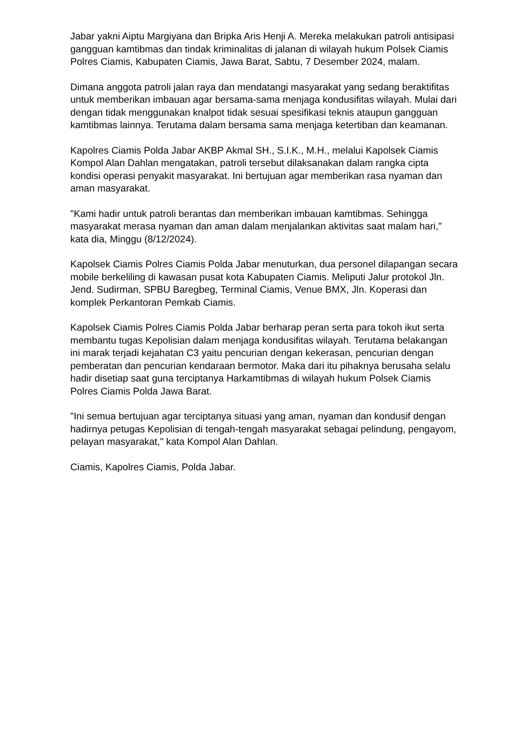Jabar yakni Aiptu Margiyana dan Bripka Aris Henji A. Mereka melakukan patroli antisipasi gangguan kamtibmas dan tindak kriminalitas di jalanan di wilayah hukum Polsek Ciamis Polres Ciamis, Kabupaten Ciamis, Jawa Barat, Sabtu, 7 Desember 2024, malam.
Dimana anggota patroli jalan raya dan mendatangi masyarakat yang sedang beraktifitas untuk memberikan imbauan agar bersama-sama menjaga kondusifitas wilayah. Mulai dari dengan tidak menggunakan knalpot tidak sesuai spesifikasi teknis ataupun gangguan kamtibmas lainnya. Terutama dalam bersama sama menjaga ketertiban dan keamanan.
Kapolres Ciamis Polda Jabar AKBP Akmal SH., S.I.K., M.H., melalui Kapolsek Ciamis Kompol Alan Dahlan mengatakan, patroli tersebut dilaksanakan dalam rangka cipta kondisi operasi penyakit masyarakat. Ini bertujuan agar memberikan rasa nyaman dan aman masyarakat.
"Kami hadir untuk patroli berantas dan memberikan imbauan kamtibmas. Sehingga masyarakat merasa nyaman dan aman dalam menjalankan aktivitas saat malam hari," kata dia, Minggu (8/12/2024).
Kapolsek Ciamis Polres Ciamis Polda Jabar menuturkan, dua personel dilapangan secara mobile berkeliling di kawasan pusat kota Kabupaten Ciamis. Meliputi Jalur protokol Jln. Jend. Sudirman, SPBU Baregbeg, Terminal Ciamis, Venue BMX, Jln. Koperasi dan komplek Perkantoran Pemkab Ciamis.
Kapolsek Ciamis Polres Ciamis Polda Jabar berharap peran serta para tokoh ikut serta membantu tugas Kepolisian dalam menjaga kondusifitas wilayah. Terutama belakangan ini marak terjadi kejahatan C3 yaitu pencurian dengan kekerasan, pencurian dengan pemberatan dan pencurian kendaraan bermotor. Maka dari itu pihaknya berusaha selalu hadir disetiap saat guna terciptanya Harkamtibmas di wilayah hukum Polsek Ciamis Polres Ciamis Polda Jawa Barat.
"Ini semua bertujuan agar terciptanya situasi yang aman, nyaman dan kondusif dengan hadirnya petugas Kepolisian di tengah-tengah masyarakat sebagai pelindung, pengayom, pelayan masyarakat," kata Kompol Alan Dahlan.
Ciamis, Kapolres Ciamis, Polda Jabar.